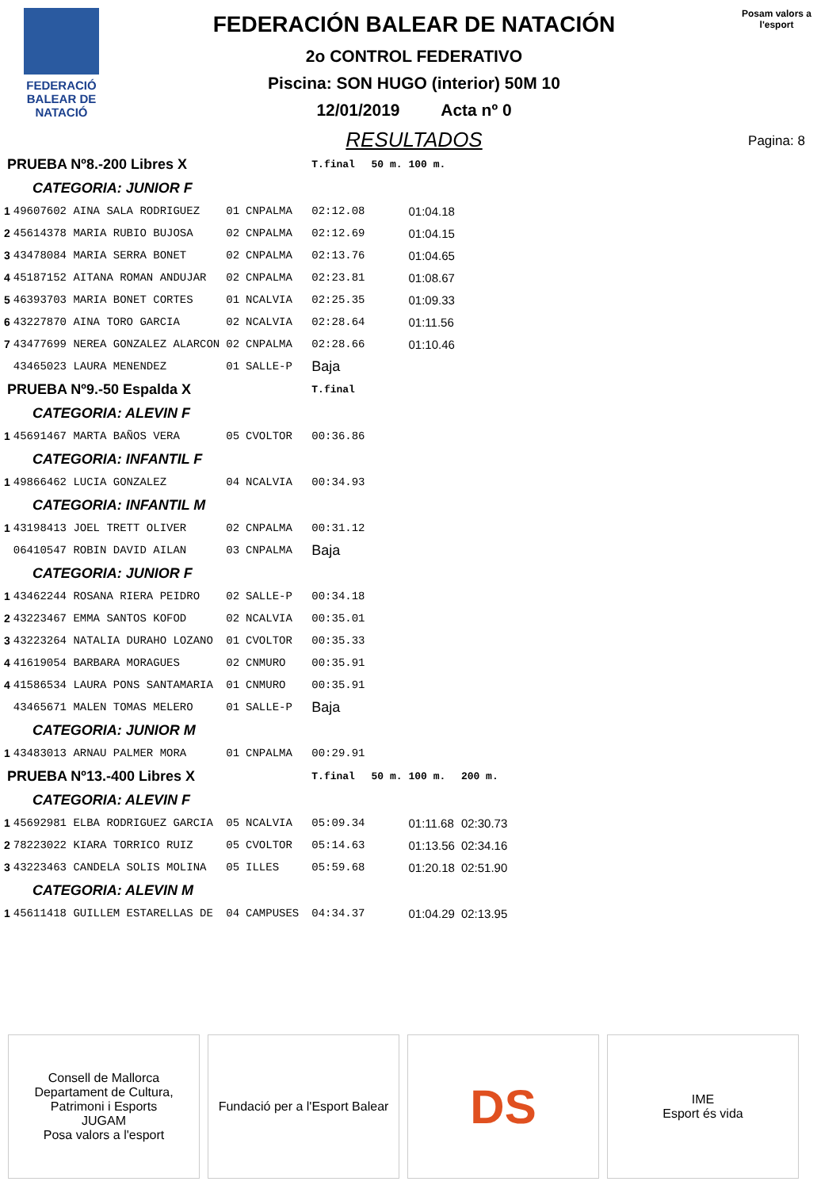FEDERACIÓ BALEAR DE NATACIÓ
FEDERACIÓN BALEAR DE NATACIÓN
2o CONTROL FEDERATIVO
Piscina: SON HUGO (interior) 50M 10
12/01/2019 Acta nº 0
RESULTADOS
Posam valors a l'esport
Pagina: 8
| PRUEBA Nº8.-200 Libres X | | | | | T.final | 50 m. | 100 m. | |
| CATEGORIA: JUNIOR F | | | | | | | | |
| 1 | 49607602 AINA SALA RODRIGUEZ | 01 | CNPALMA | | 02:12.08 | | 01:04.18 | |
| 2 | 45614378 MARIA RUBIO BUJOSA | 02 | CNPALMA | | 02:12.69 | | 01:04.15 | |
| 3 | 43478084 MARIA SERRA BONET | 02 | CNPALMA | | 02:13.76 | | 01:04.65 | |
| 4 | 45187152 AITANA ROMAN ANDUJAR | 02 | CNPALMA | | 02:23.81 | | 01:08.67 | |
| 5 | 46393703 MARIA BONET CORTES | 01 | NCALVIA | | 02:25.35 | | 01:09.33 | |
| 6 | 43227870 AINA TORO GARCIA | 02 | NCALVIA | | 02:28.64 | | 01:11.56 | |
| 7 | 43477699 NEREA GONZALEZ ALARCON | 02 | CNPALMA | | 02:28.66 | | 01:10.46 | |
| | 43465023 LAURA MENENDEZ | 01 | SALLE-P | | Baja | | | |
| PRUEBA Nº9.-50 Espalda X | | | | | T.final | | | |
| CATEGORIA: ALEVIN F | | | | | | | | |
| 1 | 45691467 MARTA BAÑOS VERA | 05 | CVOLTOR | | 00:36.86 | | | |
| CATEGORIA: INFANTIL F | | | | | | | | |
| 1 | 49866462 LUCIA GONZALEZ | 04 | NCALVIA | | 00:34.93 | | | |
| CATEGORIA: INFANTIL M | | | | | | | | |
| 1 | 43198413 JOEL TRETT OLIVER | 02 | CNPALMA | | 00:31.12 | | | |
| | 06410547 ROBIN DAVID AILAN | 03 | CNPALMA | | Baja | | | |
| CATEGORIA: JUNIOR F | | | | | | | | |
| 1 | 43462244 ROSANA RIERA PEIDRO | 02 | SALLE-P | | 00:34.18 | | | |
| 2 | 43223467 EMMA SANTOS KOFOD | 02 | NCALVIA | | 00:35.01 | | | |
| 3 | 43223264 NATALIA DURAHO LOZANO | 01 | CVOLTOR | | 00:35.33 | | | |
| 4 | 41619054 BARBARA MORAGUES | 02 | CNMURO | | 00:35.91 | | | |
| 4 | 41586534 LAURA PONS SANTAMARIA | 01 | CNMURO | | 00:35.91 | | | |
| | 43465671 MALEN TOMAS MELERO | 01 | SALLE-P | | Baja | | | |
| CATEGORIA: JUNIOR M | | | | | | | | |
| 1 | 43483013 ARNAU PALMER MORA | 01 | CNPALMA | | 00:29.91 | | | |
| PRUEBA Nº13.-400 Libres X | | | | | T.final | 50 m. | 100 m. | 200 m. |
| CATEGORIA: ALEVIN F | | | | | | | | |
| 1 | 45692981 ELBA RODRIGUEZ GARCIA | 05 | NCALVIA | | 05:09.34 | | 01:11.68 | 02:30.73 |
| 2 | 78223022 KIARA TORRICO RUIZ | 05 | CVOLTOR | | 05:14.63 | | 01:13.56 | 02:34.16 |
| 3 | 43223463 CANDELA SOLIS MOLINA | 05 | ILLES | | 05:59.68 | | 01:20.18 | 02:51.90 |
| CATEGORIA: ALEVIN M | | | | | | | | |
| 1 | 45611418 GUILLEM ESTARELLAS DE | 04 | CAMPUSES | | 04:34.37 | | 01:04.29 | 02:13.95 |
Consell de Mallorca
Departament de Cultura, Patrimoni i Esports
JUGAM
Posa valors a l'esport
Fundació per a l'Esport Balear
DS
IME
Esport és vida